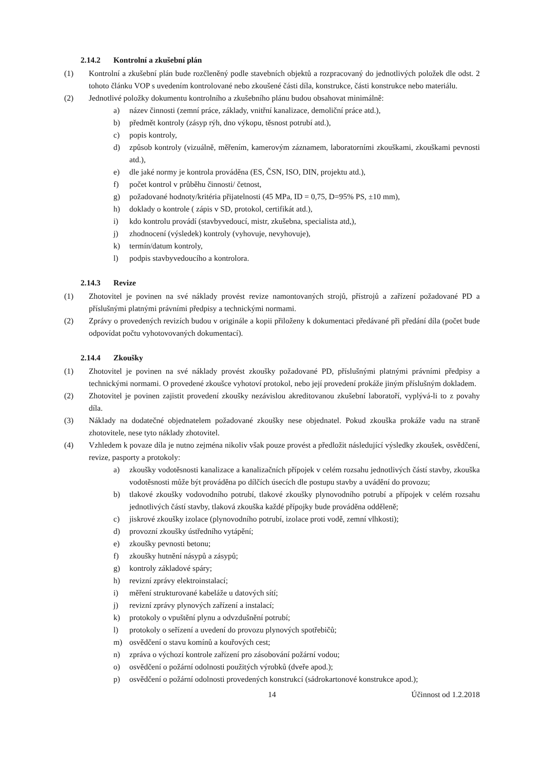2.14.2 Kontrolní a zkušební plán
(1) Kontrolní a zkušební plán bude rozčleněný podle stavebních objektů a rozpracovaný do jednotlivých položek dle odst. 2 tohoto článku VOP s uvedením kontrolované nebo zkoušené části díla, konstrukce, části konstrukce nebo materiálu.
(2) Jednotlivé položky dokumentu kontrolního a zkušebního plánu budou obsahovat minimálně:
a) název činnosti (zemní práce, základy, vnitřní kanalizace, demoliční práce atd.),
b) předmět kontroly (zásyp rýh, dno výkopu, těsnost potrubí atd.),
c) popis kontroly,
d) způsob kontroly (vizuálně, měřením, kamerovým záznamem, laboratorními zkouškami, zkouškami pevnosti atd.),
e) dle jaké normy je kontrola prováděna (ES, ČSN, ISO, DIN, projektu atd.),
f) počet kontrol v průběhu činnosti/ četnost,
g) požadované hodnoty/kritéria přijatelnosti (45 MPa, ID = 0,75, D=95% PS, ±10 mm),
h) doklady o kontrole ( zápis v SD, protokol, certifikát atd.),
i) kdo kontrolu provádí (stavbyvedoucí, mistr, zkušebna, specialista atd,),
j) zhodnocení (výsledek) kontroly (vyhovuje, nevyhovuje),
k) termín/datum kontroly,
l) podpis stavbyvedoucího a kontrolora.
2.14.3 Revize
(1) Zhotovitel je povinen na své náklady provést revize namontovaných strojů, přístrojů a zařízení požadované PD a příslušnými platnými právními předpisy a technickými normami.
(2) Zprávy o provedených revizích budou v originále a kopii přiloženy k dokumentaci předávané při předání díla (počet bude odpovídat počtu vyhotovovaných dokumentací).
2.14.4 Zkoušky
(1) Zhotovitel je povinen na své náklady provést zkoušky požadované PD, příslušnými platnými právními předpisy a technickými normami. O provedené zkoušce vyhotoví protokol, nebo její provedení prokáže jiným příslušným dokladem.
(2) Zhotovitel je povinen zajistit provedení zkoušky nezávislou akreditovanou zkušební laboratoří, vyplývá-li to z povahy díla.
(3) Náklady na dodatečné objednatelem požadované zkoušky nese objednatel. Pokud zkouška prokáže vadu na straně zhotovitele, nese tyto náklady zhotovitel.
(4) Vzhledem k povaze díla je nutno zejména nikoliv však pouze provést a předložit následující výsledky zkoušek, osvědčení, revize, pasporty a protokoly:
a) zkoušky vodotěsnosti kanalizace a kanalizačních přípojek v celém rozsahu jednotlivých částí stavby, zkouška vodotěsnosti může být prováděna po dílčích úsecích dle postupu stavby a uvádění do provozu;
b) tlakové zkoušky vodovodního potrubí, tlakové zkoušky plynovodního potrubí a přípojek v celém rozsahu jednotlivých částí stavby, tlaková zkouška každé přípojky bude prováděna odděleně;
c) jiskrové zkoušky izolace (plynovodního potrubí, izolace proti vodě, zemní vlhkosti);
d) provozní zkoušky ústředního vytápění;
e) zkoušky pevnosti betonu;
f) zkoušky hutnění násypů a zásypů;
g) kontroly základové spáry;
h) revizní zprávy elektroinstalací;
i) měření strukturované kabeláže u datových sítí;
j) revizní zprávy plynových zařízení a instalací;
k) protokoly o vpuštění plynu a odvzdušnění potrubí;
l) protokoly o seřízení a uvedení do provozu plynových spotřebičů;
m) osvědčení o stavu komínů a kouřových cest;
n) zpráva o výchozí kontrole zařízení pro zásobování požární vodou;
o) osvědčení o požární odolnosti použitých výrobků (dveře apod.);
p) osvědčení o požární odolnosti provedených konstrukcí (sádrokartonové konstrukce apod.);
14 Účinnost od 1.2.2018